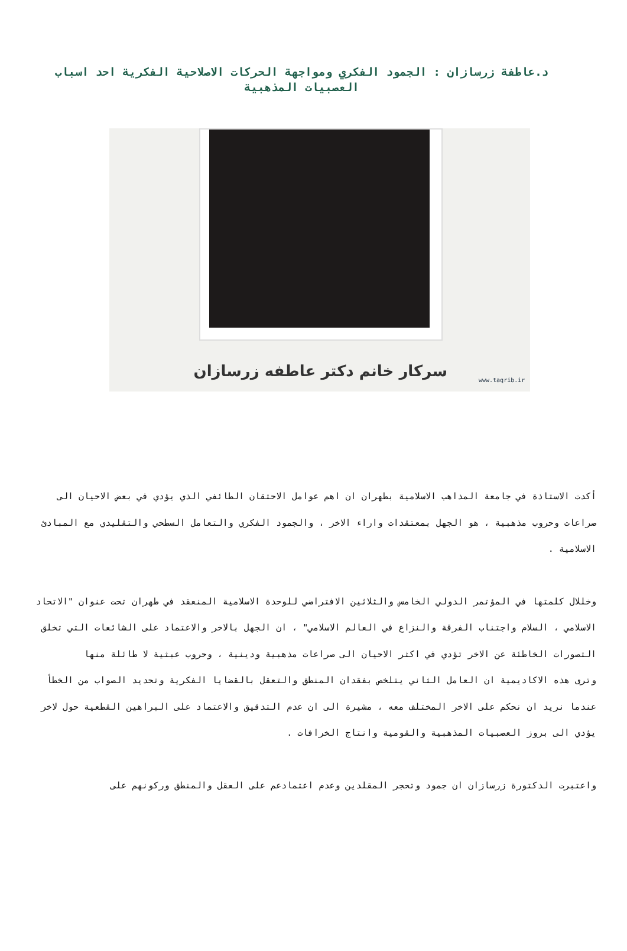د.عاطفة زرسازان : الجمود الفكري ومواجهة الحركات الاصلاحية الفكرية احد اسباب العصبيات المذهبية
سرکار خانم دکتر عاطفه زرسازان www.taqrib.ir
أكدت الاستاذة في جامعة المذاهب الاسلامية بطهران ان اهم عوامل الاحتقان الطائفي الذي يؤدي في بعض الاحيان الى صراعات وحروب مذهبية ، هو الجهل بمعتقدات واراء الاخر ، والجمود الفكري والتعامل السطحي والتقليدي مع المبادئ الاسلامية .
وخللال كلمتها في المؤتمر الدولي الخامس والثلاثين الافتراضي للوحدة الاسلامية المنعقد في طهران تحت عنوان "الاتحاد الاسلامي ، السلام واجتناب الفرقة والنزاع في العالم الاسلامي" ، ان الجهل بالاخر والاعتماد على الشائعات التي تخلق التصورات الخاطئة عن الاخر تؤدي في اكثر الاحيان الى صراعات مذهبية ودينية ، وحروب عبثية لا طائلة منها
وترى هذه الاكاديمية ان العامل الثاني يتلخص بفقدان المنطق والتعقل بالقضايا الفكرية وتحديد الصواب من الخطأ عندما نريد ان نحكم على الاخر المختلف معه ، مشيرة الى ان عدم التدقيق والاعتماد على البراهين القطعية حول لاخر يؤدي الى بروز العصبيات المذهبية والقومية وانتاج الخرافات .
واعتبرت الدكتورة زرسازان ان جمود وتحجر المقلدين وعدم اعتمادعم على العقل والمنطق وركونهم على